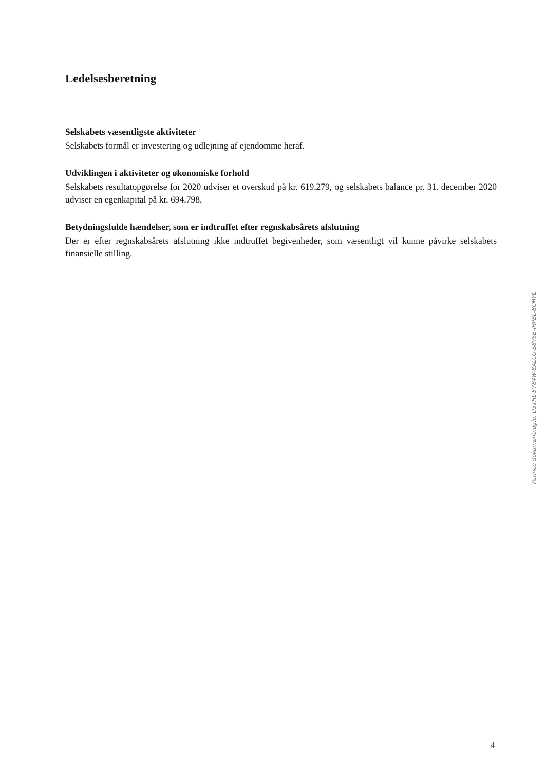Ledelsesberetning
Selskabets væsentligste aktiviteter
Selskabets formål er investering og udlejning af ejendomme heraf.
Udviklingen i aktiviteter og økonomiske forhold
Selskabets resultatopgørelse for 2020 udviser et overskud på kr. 619.279, og selskabets balance pr. 31. december 2020 udviser en egenkapital på kr. 694.798.
Betydningsfulde hændelser, som er indtruffet efter regnskabsårets afslutning
Der er efter regnskabsårets afslutning ikke indtruffet begivenheder, som væsentligt vil kunne påvirke selskabets finansielle stilling.
Penneo dokumentnøgle: D3THL-5V84W-8ALCG-S8V5E-IHPBL-8CMYL
4